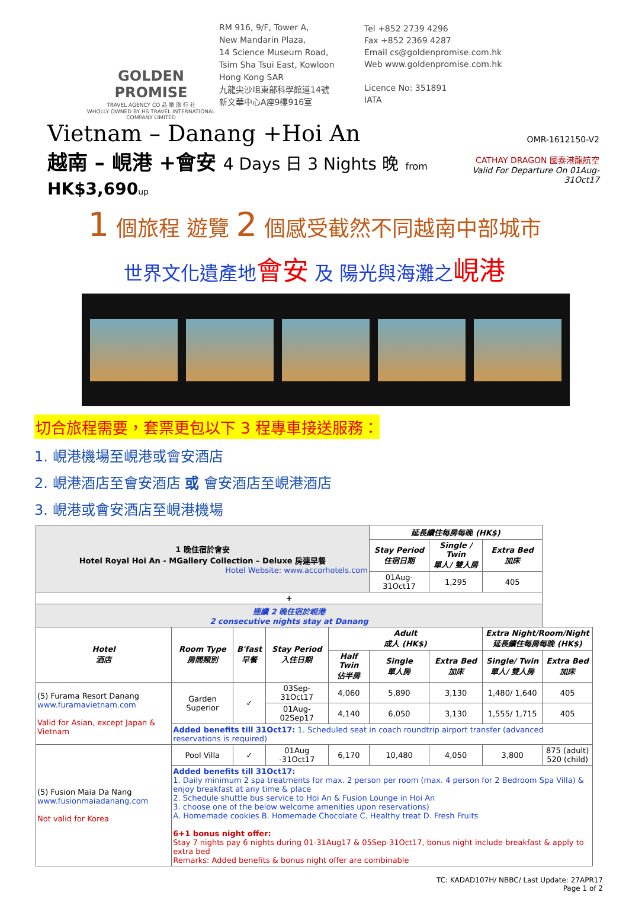GOLDEN PROMISE
TRAVEL AGENCY CO 品 樂 旅 行 社
WHOLLY OWNED BY HS TRAVEL INTERNATIONAL COMPANY LIMITED
RM 916, 9/F, Tower A,
New Mandarin Plaza,
14 Science Museum Road,
Tsim Sha Tsui East, Kowloon
Hong Kong SAR
九龍尖沙咀東部科學館道14號
新文華中心A座9樓916室
Tel +852 2739 4296
Fax +852 2369 4287
Email cs@goldenpromise.com.hk
Web www.goldenpromise.com.hk
Licence No: 351891
IATA
Vietnam – Danang +Hoi An
越南 – 峴港 +會安 4 Days 日 3 Nights 晚 from HK$3,690 up
OMR-1612150-V2
CATHAY DRAGON 國泰港龍航空
Valid For Departure On 01Aug-31Oct17
1 個旅程 遊覽 2 個感受截然不同越南中部城市
世界文化遺產地會安 及 陽光與海灘之峴港
切合旅程需要，套票更包以下 3 程專車接送服務：
1. 峴港機場至峴港或會安酒店
2. 峴港酒店至會安酒店 或 會安酒店至峴港酒店
3. 峴港或會安酒店至峴港機場
| 1 晚住宿於會安 Hotel Royal Hoi An - MGallery Collection – Deluxe 房連早餐 Hotel Website: www.accorhotels.com | | | | | 延長續住每房每晚 (HK$) | | | |
| | | | | | Stay Period 住宿日期 | Single / Twin 單人/ 雙人房 | Extra Bed 加床 | |
| | | | | | 01Aug-31Oct17 | 1,295 | 405 | |
| + | | | | | | | | |
| 連續 2 晚住宿於峴港 2 consecutive nights stay at Danang | | | | | | | | |
| Hotel 酒店 | Room Type 房間類別 | B'fast 早餐 | Stay Period 入住日期 | Adult 成人 (HK$) | | | Extra Night/Room/Night 延長續住每房每晚 (HK$) | |
| | | | | Half Twin 佔半房 | Single 單人房 | Extra Bed 加床 | Single/ Twin 單人/ 雙人房 | Extra Bed 加床 |
| (5) Furama Resort Danang www.furamavietnam.com Valid for Asian, except Japan & Vietnam | Garden Superior | ✓ | 03Sep-31Oct17 | 4,060 | 5,890 | 3,130 | 1,480/ 1,640 | 405 |
| | | | 01Aug-02Sep17 | 4,140 | 6,050 | 3,130 | 1,555/ 1,715 | 405 |
| | Added benefits till 31Oct17: 1. Scheduled seat in coach roundtrip airport transfer (advanced reservations is required) | | | | | | | |
| (5) Fusion Maia Da Nang www.fusionmaiadanang.com Not valid for Korea | Pool Villa | ✓ | 01Aug -31Oct17 | 6,170 | 10,480 | 4,050 | 3,800 | 875 (adult) 520 (child) |
| | Added benefits till 31Oct17: 1. Daily minimum 2 spa treatments for max. 2 person per room (max. 4 person for 2 Bedroom Spa Villa) & enjoy breakfast at any time & place 2. Schedule shuttle bus service to Hoi An & Fusion Lounge in Hoi An 3. choose one of the below welcome amenities upon reservations) A. Homemade cookies B. Homemade Chocolate C. Healthy treat D. Fresh Fruits 6+1 bonus night offer: Stay 7 nights pay 6 nights during 01-31Aug17 & 05Sep-31Oct17, bonus night include breakfast & apply to extra bed Remarks: Added benefits & bonus night offer are combinable | | | | | | | |
TC: KADAD107H/ NBBC/ Last Update: 27APR17
Page 1 of 2